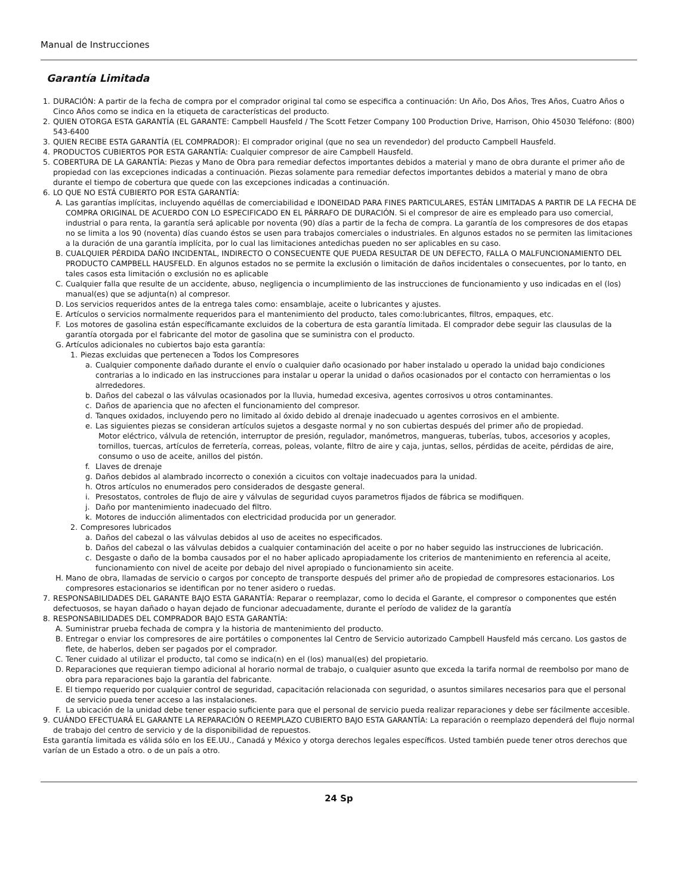Manual de Instrucciones
Garantía Limitada
1. DURACIÓN: A partir de la fecha de compra por el comprador original tal como se especifica a continuación: Un Año, Dos Años, Tres Años, Cuatro Años o Cinco Años como se indica en la etiqueta de características del producto.
2. QUIEN OTORGA ESTA GARANTÍA (EL GARANTE: Campbell Hausfeld / The Scott Fetzer Company 100 Production Drive, Harrison, Ohio 45030 Teléfono: (800) 543-6400
3. QUIEN RECIBE ESTA GARANTÍA (EL COMPRADOR): El comprador original (que no sea un revendedor) del producto Campbell Hausfeld.
4. PRODUCTOS CUBIERTOS POR ESTA GARANTÍA: Cualquier compresor de aire Campbell Hausfeld.
5. COBERTURA DE LA GARANTÍA: Piezas y Mano de Obra para remediar defectos importantes debidos a material y mano de obra durante el primer año de propiedad con las excepciones indicadas a continuación. Piezas solamente para remediar defectos importantes debidos a material y mano de obra durante el tiempo de cobertura que quede con las excepciones indicadas a continuación.
6. LO QUE NO ESTÁ CUBIERTO POR ESTA GARANTÍA:
A. Las garantías implícitas, incluyendo aquéllas de comerciabilidad e IDONEIDAD PARA FINES PARTICULARES, ESTÁN LIMITADAS A PARTIR DE LA FECHA DE COMPRA ORIGINAL DE ACUERDO CON LO ESPECIFICADO EN EL PÁRRAFO DE DURACIÓN. Si el compresor de aire es empleado para uso comercial, industrial o para renta, la garantía será aplicable por noventa (90) días a partir de la fecha de compra. La garantía de los compresores de dos etapas no se limita a los 90 (noventa) días cuando éstos se usen para trabajos comerciales o industriales. En algunos estados no se permiten las limitaciones a la duración de una garantía implícita, por lo cual las limitaciones antedichas pueden no ser aplicables en su caso.
B. CUALQUIER PÉRDIDA DAÑO INCIDENTAL, INDIRECTO O CONSECUENTE QUE PUEDA RESULTAR DE UN DEFECTO, FALLA O MALFUNCIONAMIENTO DEL PRODUCTO CAMPBELL HAUSFELD. En algunos estados no se permite la exclusión o limitación de daños incidentales o consecuentes, por lo tanto, en tales casos esta limitación o exclusión no es aplicable
C. Cualquier falla que resulte de un accidente, abuso, negligencia o incumplimiento de las instrucciones de funcionamiento y uso indicadas en el (los) manual(es) que se adjunta(n) al compresor.
D. Los servicios requeridos antes de la entrega tales como: ensamblaje, aceite o lubricantes y ajustes.
E. Artículos o servicios normalmente requeridos para el mantenimiento del producto, tales como:lubricantes, filtros, empaques, etc.
F. Los motores de gasolina están específicamante excluidos de la cobertura de esta garantía limitada. El comprador debe seguir las clausulas de la garantía otorgada por el fabricante del motor de gasolina que se suministra con el producto.
G. Artículos adicionales no cubiertos bajo esta garantía:
1. Piezas excluidas que pertenecen a Todos los Compresores
a. Cualquier componente dañado durante el envío o cualquier daño ocasionado por haber instalado u operado la unidad bajo condiciones contrarias a lo indicado en las instrucciones para instalar u operar la unidad o daños ocasionados por el contacto con herramientas o los alrrededores.
b. Daños del cabezal o las válvulas ocasionados por la lluvia, humedad excesiva, agentes corrosivos u otros contaminantes.
c. Daños de apariencia que no afecten el funcionamiento del compresor.
d. Tanques oxidados, incluyendo pero no limitado al óxido debido al drenaje inadecuado u agentes corrosivos en el ambiente.
e. Las siguientes piezas se consideran artículos sujetos a desgaste normal y no son cubiertas después del primer año de propiedad.
Motor eléctrico, válvula de retención, interruptor de presión, regulador, manómetros, mangueras, tuberías, tubos, accesorios y acoples, tornillos, tuercas, artículos de ferretería, correas, poleas, volante, filtro de aire y caja, juntas, sellos, pérdidas de aceite, pérdidas de aire, consumo o uso de aceite, anillos del pistón.
f. Llaves de drenaje
g. Daños debidos al alambrado incorrecto o conexión a cicuitos con voltaje inadecuados para la unidad.
h. Otros artículos no enumerados pero considerados de desgaste general.
i. Presostatos, controles de flujo de aire y válvulas de seguridad cuyos parametros fijados de fábrica se modifiquen.
j. Daño por mantenimiento inadecuado del filtro.
k. Motores de inducción alimentados con electricidad producida por un generador.
2. Compresores lubricados
a. Daños del cabezal o las válvulas debidos al uso de aceites no especificados.
b. Daños del cabezal o las válvulas debidos a cualquier contaminación del aceite o por no haber seguido las instrucciones de lubricación.
c. Desgaste o daño de la bomba causados por el no haber aplicado apropiadamente los criterios de mantenimiento en referencia al aceite, funcionamiento con nivel de aceite por debajo del nivel apropiado o funcionamiento sin aceite.
H. Mano de obra, llamadas de servicio o cargos por concepto de transporte después del primer año de propiedad de compresores estacionarios. Los compresores estacionarios se identifican por no tener asidero o ruedas.
7. RESPONSABILIDADES DEL GARANTE BAJO ESTA GARANTÍA: Reparar o reemplazar, como lo decida el Garante, el compresor o componentes que estén defectuosos, se hayan dañado o hayan dejado de funcionar adecuadamente, durante el período de validez de la garantía
8. RESPONSABILIDADES DEL COMPRADOR BAJO ESTA GARANTÍA:
A. Suministrar prueba fechada de compra y la historia de mantenimiento del producto.
B. Entregar o enviar los compresores de aire portátiles o componentes lal Centro de Servicio autorizado Campbell Hausfeld más cercano. Los gastos de flete, de haberlos, deben ser pagados por el comprador.
C. Tener cuidado al utilizar el producto, tal como se indica(n) en el (los) manual(es) del propietario.
D. Reparaciones que requieran tiempo adicional al horario normal de trabajo, o cualquier asunto que exceda la tarifa normal de reembolso por mano de obra para reparaciones bajo la garantía del fabricante.
E. El tiempo requerido por cualquier control de seguridad, capacitación relacionada con seguridad, o asuntos similares necesarios para que el personal de servicio pueda tener acceso a las instalaciones.
F. La ubicación de la unidad debe tener espacio suficiente para que el personal de servicio pueda realizar reparaciones y debe ser fácilmente accesible.
9. CUÁNDO EFECTUARÁ EL GARANTE LA REPARACIÓN O REEMPLAZO CUBIERTO BAJO ESTA GARANTÍA: La reparación o reemplazo dependerá del flujo normal de trabajo del centro de servicio y de la disponibilidad de repuestos.
Esta garantía limitada es válida sólo en los EE.UU., Canadá y México y otorga derechos legales específicos. Usted también puede tener otros derechos que varían de un Estado a otro. o de un país a otro.
24 Sp